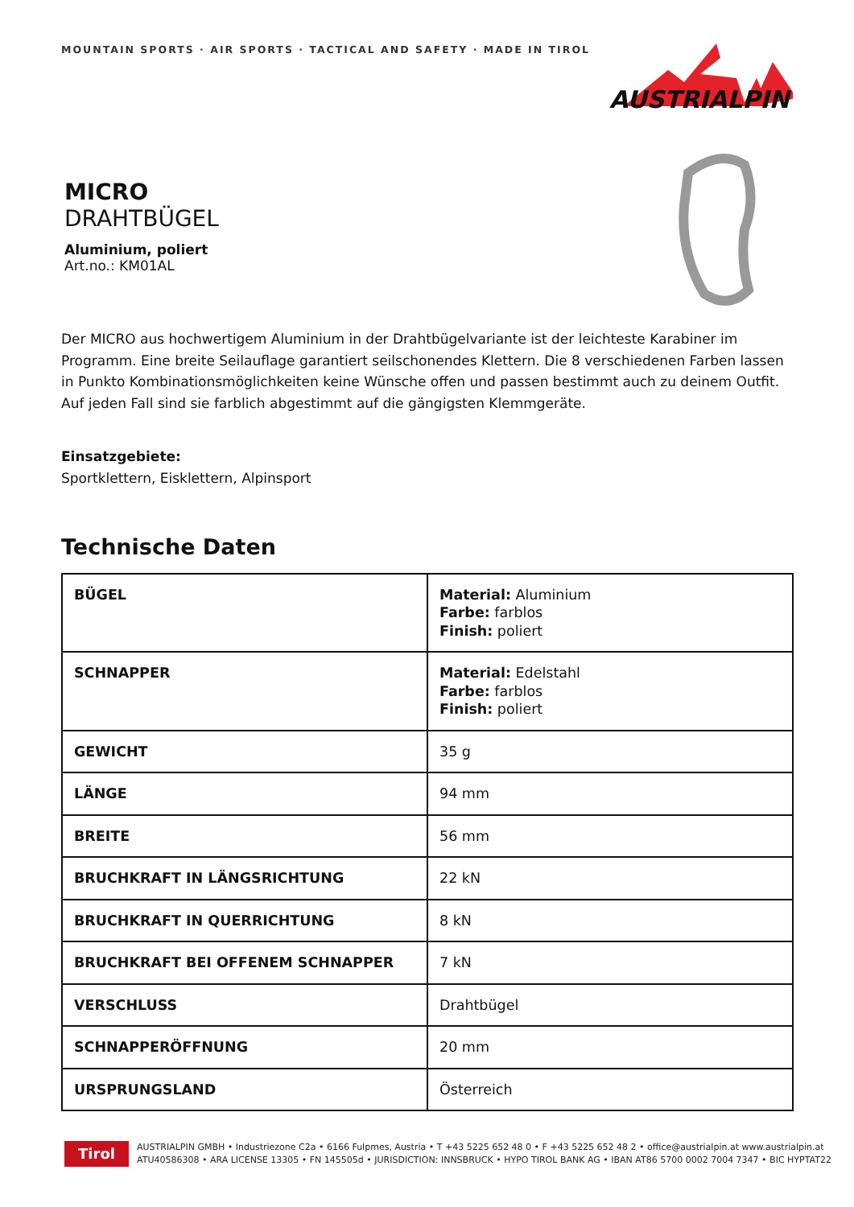MOUNTAIN SPORTS · AIR SPORTS · TACTICAL AND SAFETY · MADE IN TIROL
AUSTRIALPIN
MICRO
DRAHTBÜGEL
Aluminium, poliert
Art.no.: KM01AL
Der MICRO aus hochwertigem Aluminium in der Drahtbügelvariante ist der leichteste Karabiner im Programm. Eine breite Seilauflage garantiert seilschonendes Klettern. Die 8 verschiedenen Farben lassen in Punkto Kombinationsmöglichkeiten keine Wünsche offen und passen bestimmt auch zu deinem Outfit. Auf jeden Fall sind sie farblich abgestimmt auf die gängigsten Klemmgeräte.
Einsatzgebiete:
Sportklettern, Eisklettern, Alpinsport
Technische Daten
| BÜGEL | Material: Aluminium Farbe: farblos Finish: poliert |
| SCHNAPPER | Material: Edelstahl Farbe: farblos Finish: poliert |
| GEWICHT | 35 g |
| LÄNGE | 94 mm |
| BREITE | 56 mm |
| BRUCHKRAFT IN LÄNGSRICHTUNG | 22 kN |
| BRUCHKRAFT IN QUERRICHTUNG | 8 kN |
| BRUCHKRAFT BEI OFFENEM SCHNAPPER | 7 kN |
| VERSCHLUSS | Drahtbügel |
| SCHNAPPERÖFFNUNG | 20 mm |
| URSPRUNGSLAND | Österreich |
Tirol
AUSTRIALPIN GMBH • Industriezone C2a • 6166 Fulpmes, Austria • T +43 5225 652 48 0 • F +43 5225 652 48 2 • office@austrialpin.at www.austrialpin.at
ATU40586308 • ARA LICENSE 13305 • FN 145505d • JURISDICTION: INNSBRUCK • HYPO TIROL BANK AG • IBAN AT86 5700 0002 7004 7347 • BIC HYPTAT22